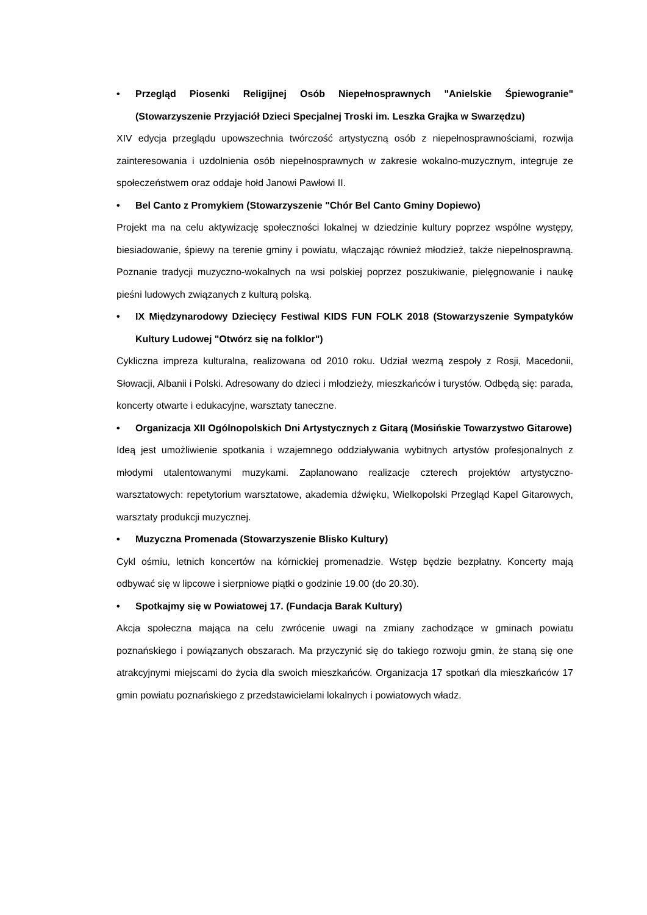• Przegląd Piosenki Religijnej Osób Niepełnosprawnych "Anielskie Śpiewogranie" (Stowarzyszenie Przyjaciół Dzieci Specjalnej Troski im. Leszka Grajka w Swarzędzu)
XIV edycja przeglądu upowszechnia twórczość artystyczną osób z niepełnosprawnościami, rozwija zainteresowania i uzdolnienia osób niepełnosprawnych w zakresie wokalno-muzycznym, integruje ze społeczeństwem oraz oddaje hołd Janowi Pawłowi II.
• Bel Canto z Promykiem (Stowarzyszenie "Chór Bel Canto Gminy Dopiewo)
Projekt ma na celu aktywizację społeczności lokalnej w dziedzinie kultury poprzez wspólne występy, biesiadowanie, śpiewy na terenie gminy i powiatu, włączając również młodzież, także niepełnosprawną. Poznanie tradycji muzyczno-wokalnych na wsi polskiej poprzez poszukiwanie, pielęgnowanie i naukę pieśni ludowych związanych z kulturą polską.
• IX Międzynarodowy Dziecięcy Festiwal KIDS FUN FOLK 2018 (Stowarzyszenie Sympatyków Kultury Ludowej "Otwórz się na folklor")
Cykliczna impreza kulturalna, realizowana od 2010 roku. Udział wezmą zespoły z Rosji, Macedonii, Słowacji, Albanii i Polski. Adresowany do dzieci i młodzieży, mieszkańców i turystów. Odbędą się: parada, koncerty otwarte i edukacyjne, warsztaty taneczne.
• Organizacja XII Ogólnopolskich Dni Artystycznych z Gitarą (Mosińskie Towarzystwo Gitarowe)
Ideą jest umożliwienie spotkania i wzajemnego oddziaływania wybitnych artystów profesjonalnych z młodymi utalentowanymi muzykami. Zaplanowano realizacje czterech projektów artystyczno-warsztatowych: repetytorium warsztatowe, akademia dźwięku, Wielkopolski Przegląd Kapel Gitarowych, warsztaty produkcji muzycznej.
• Muzyczna Promenada (Stowarzyszenie Blisko Kultury)
Cykl ośmiu, letnich koncertów na kórnickiej promenadzie. Wstęp będzie bezpłatny. Koncerty mają odbywać się w lipcowe i sierpniowe piątki o godzinie 19.00 (do 20.30).
• Spotkajmy się w Powiatowej 17. (Fundacja Barak Kultury)
Akcja społeczna mająca na celu zwrócenie uwagi na zmiany zachodzące w gminach powiatu poznańskiego i powiązanych obszarach. Ma przyczynić się do takiego rozwoju gmin, że staną się one atrakcyjnymi miejscami do życia dla swoich mieszkańców. Organizacja 17 spotkań dla mieszkańców 17 gmin powiatu poznańskiego z przedstawicielami lokalnych i powiatowych władz.